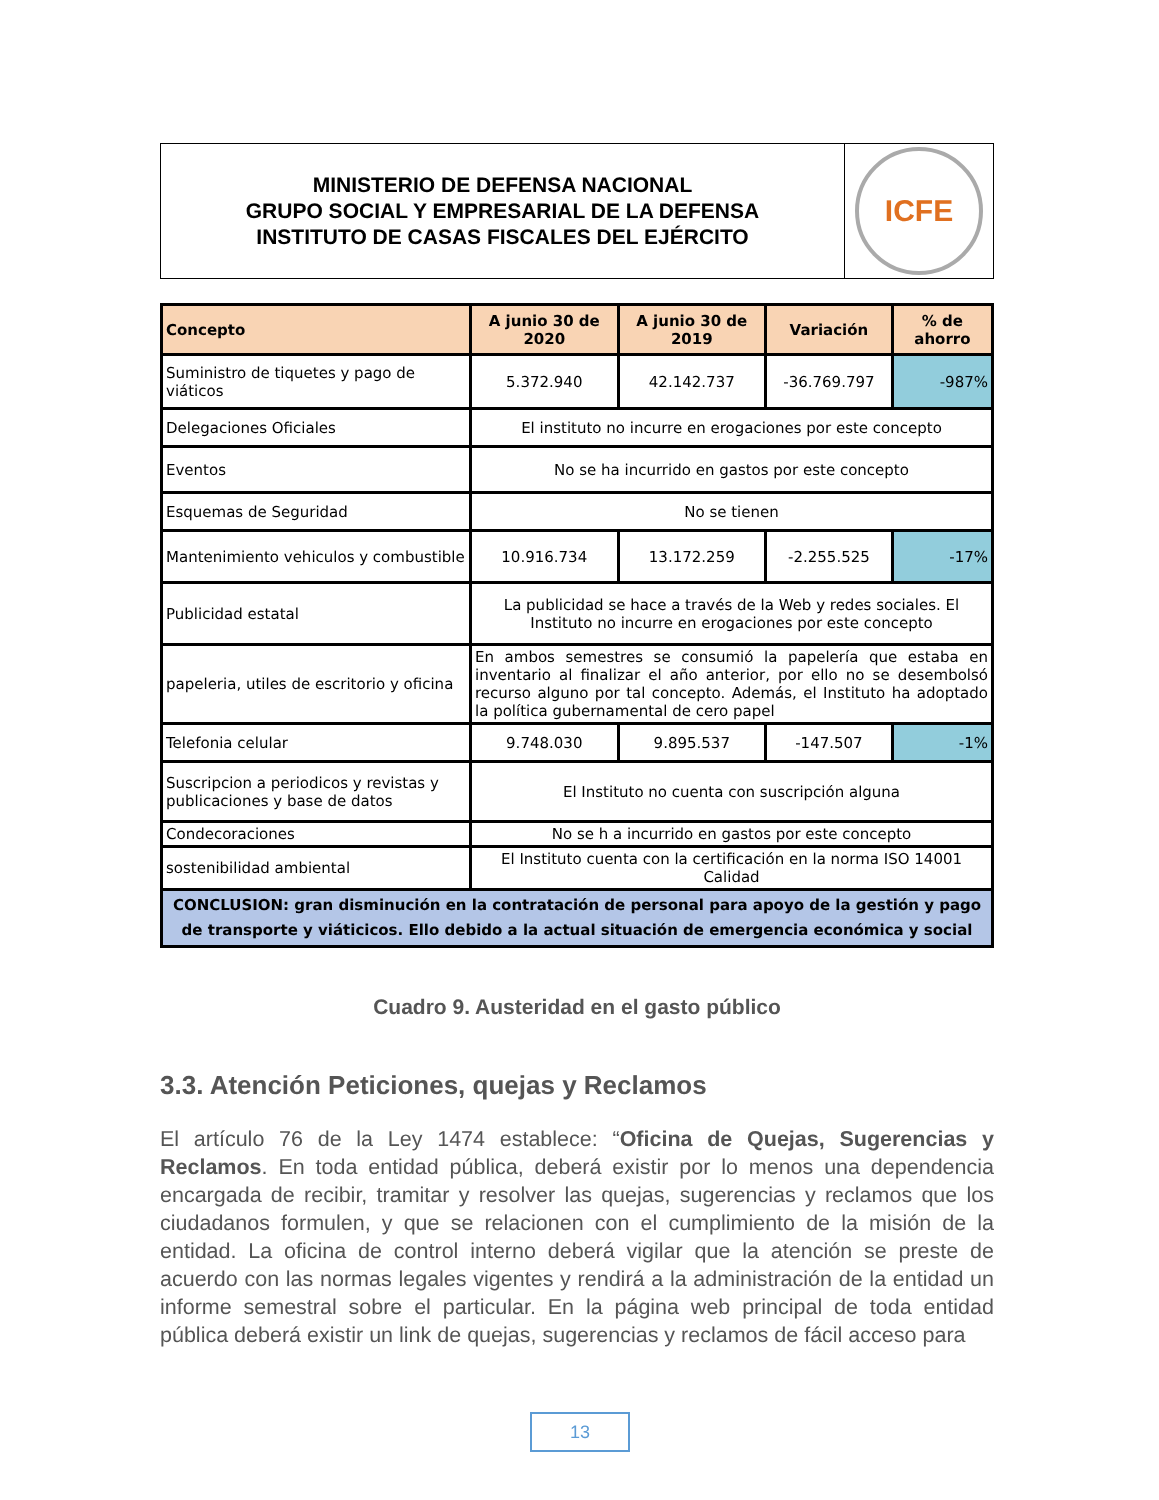MINISTERIO DE DEFENSA NACIONAL
GRUPO SOCIAL Y EMPRESARIAL DE LA DEFENSA
INSTITUTO DE CASAS FISCALES DEL EJÉRCITO
ICFE
| Concepto | A junio 30 de 2020 | A junio 30 de 2019 | Variación | % de ahorro |
| --- | --- | --- | --- | --- |
| Suministro de tiquetes y pago de viáticos | 5.372.940 | 42.142.737 | -36.769.797 | -987% |
| Delegaciones Oficiales | El instituto no incurre en erogaciones por este concepto | | | |
| Eventos | No se ha incurrido en gastos por este concepto | | | |
| Esquemas de Seguridad | No se tienen | | | |
| Mantenimiento vehiculos y combustible | 10.916.734 | 13.172.259 | -2.255.525 | -17% |
| Publicidad estatal | La publicidad se hace a través de la Web y redes sociales. El Instituto no incurre en erogaciones por este concepto | | | |
| papeleria, utiles de escritorio y oficina | En ambos semestres se consumió la papelería que estaba en inventario al finalizar el año anterior, por ello no se desembolsó recurso alguno por tal concepto. Además, el Instituto ha adoptado la política gubernamental de cero papel | | | |
| Telefonia celular | 9.748.030 | 9.895.537 | -147.507 | -1% |
| Suscripcion a periodicos y revistas y publicaciones y base de datos | El Instituto no cuenta con suscripción alguna | | | |
| Condecoraciones | No se h a incurrido en gastos por este concepto | | | |
| sostenibilidad ambiental | El Instituto cuenta con la certificación en la norma ISO 14001 Calidad | | | |
| CONCLUSION: gran disminución en la contratación de personal para apoyo de la gestión y pago de transporte y viáticicos. Ello debido a la actual situación de emergencia económica y social | | | | |
Cuadro 9. Austeridad en el gasto público
3.3. Atención Peticiones, quejas y Reclamos
El artículo 76 de la Ley 1474 establece: “Oficina de Quejas, Sugerencias y Reclamos. En toda entidad pública, deberá existir por lo menos una dependencia encargada de recibir, tramitar y resolver las quejas, sugerencias y reclamos que los ciudadanos formulen, y que se relacionen con el cumplimiento de la misión de la entidad. La oficina de control interno deberá vigilar que la atención se preste de acuerdo con las normas legales vigentes y rendirá a la administración de la entidad un informe semestral sobre el particular. En la página web principal de toda entidad pública deberá existir un link de quejas, sugerencias y reclamos de fácil acceso para
13